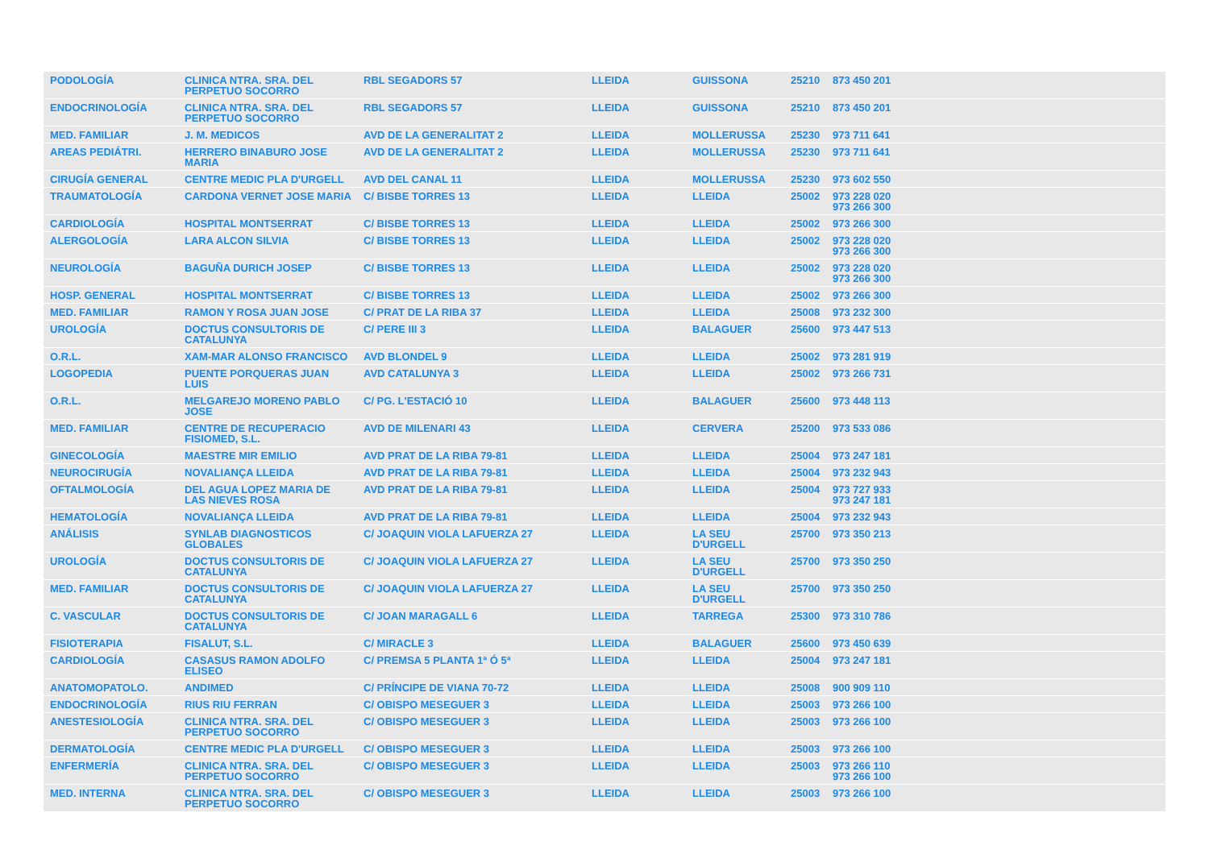| PODOLOGÍA | CLINICA NTRA. SRA. DEL PERPETUO SOCORRO | RBL SEGADORS 57 | LLEIDA | GUISSONA | 25210 | 873 450 201 |
| ENDOCRINOLOGÍA | CLINICA NTRA. SRA. DEL PERPETUO SOCORRO | RBL SEGADORS 57 | LLEIDA | GUISSONA | 25210 | 873 450 201 |
| MED. FAMILIAR | J. M. MEDICOS | AVD DE LA GENERALITAT 2 | LLEIDA | MOLLERUSSA | 25230 | 973 711 641 |
| AREAS PEDIÁTRI. | HERRERO BINABURO JOSE MARIA | AVD DE LA GENERALITAT 2 | LLEIDA | MOLLERUSSA | 25230 | 973 711 641 |
| CIRUGÍA GENERAL | CENTRE MEDIC PLA D'URGELL | AVD DEL CANAL 11 | LLEIDA | MOLLERUSSA | 25230 | 973 602 550 |
| TRAUMATOLOGÍA | CARDONA VERNET JOSE MARIA | C/ BISBE TORRES 13 | LLEIDA | LLEIDA | 25002 | 973 228 020 973 266 300 |
| CARDIOLOGÍA | HOSPITAL MONTSERRAT | C/ BISBE TORRES 13 | LLEIDA | LLEIDA | 25002 | 973 266 300 |
| ALERGOLOGÍA | LARA ALCON SILVIA | C/ BISBE TORRES 13 | LLEIDA | LLEIDA | 25002 | 973 228 020 973 266 300 |
| NEUROLOGÍA | BAGUÑA DURICH JOSEP | C/ BISBE TORRES 13 | LLEIDA | LLEIDA | 25002 | 973 228 020 973 266 300 |
| HOSP. GENERAL | HOSPITAL MONTSERRAT | C/ BISBE TORRES 13 | LLEIDA | LLEIDA | 25002 | 973 266 300 |
| MED. FAMILIAR | RAMON Y ROSA JUAN JOSE | C/ PRAT DE LA RIBA 37 | LLEIDA | LLEIDA | 25008 | 973 232 300 |
| UROLOGÍA | DOCTUS CONSULTORIS DE CATALUNYA | C/ PERE III 3 | LLEIDA | BALAGUER | 25600 | 973 447 513 |
| O.R.L. | XAM-MAR ALONSO FRANCISCO | AVD BLONDEL 9 | LLEIDA | LLEIDA | 25002 | 973 281 919 |
| LOGOPEDIA | PUENTE PORQUERAS JUAN LUIS | AVD CATALUNYA 3 | LLEIDA | LLEIDA | 25002 | 973 266 731 |
| O.R.L. | MELGAREJO MORENO PABLO JOSE | C/ PG. L'ESTACIÓ 10 | LLEIDA | BALAGUER | 25600 | 973 448 113 |
| MED. FAMILIAR | CENTRE DE RECUPERACIO FISIOMED, S.L. | AVD DE MILENARI 43 | LLEIDA | CERVERA | 25200 | 973 533 086 |
| GINECOLOGÍA | MAESTRE MIR EMILIO | AVD PRAT DE LA RIBA 79-81 | LLEIDA | LLEIDA | 25004 | 973 247 181 |
| NEUROCIRUGÍA | NOVALIANÇA LLEIDA | AVD PRAT DE LA RIBA 79-81 | LLEIDA | LLEIDA | 25004 | 973 232 943 |
| OFTALMOLOGÍA | DEL AGUA LOPEZ MARIA DE LAS NIEVES ROSA | AVD PRAT DE LA RIBA 79-81 | LLEIDA | LLEIDA | 25004 | 973 727 933 973 247 181 |
| HEMATOLOGÍA | NOVALIANÇA LLEIDA | AVD PRAT DE LA RIBA 79-81 | LLEIDA | LLEIDA | 25004 | 973 232 943 |
| ANÁLISIS | SYNLAB DIAGNOSTICOS GLOBALES | C/ JOAQUIN VIOLA LAFUERZA 27 | LLEIDA | LA SEU D'URGELL | 25700 | 973 350 213 |
| UROLOGÍA | DOCTUS CONSULTORIS DE CATALUNYA | C/ JOAQUIN VIOLA LAFUERZA 27 | LLEIDA | LA SEU D'URGELL | 25700 | 973 350 250 |
| MED. FAMILIAR | DOCTUS CONSULTORIS DE CATALUNYA | C/ JOAQUIN VIOLA LAFUERZA 27 | LLEIDA | LA SEU D'URGELL | 25700 | 973 350 250 |
| C. VASCULAR | DOCTUS CONSULTORIS DE CATALUNYA | C/ JOAN MARAGALL 6 | LLEIDA | TARREGA | 25300 | 973 310 786 |
| FISIOTERAPIA | FISALUT, S.L. | C/ MIRACLE 3 | LLEIDA | BALAGUER | 25600 | 973 450 639 |
| CARDIOLOGÍA | CASASUS RAMON ADOLFO ELISEO | C/ PREMSA 5 PLANTA 1ª Ó 5ª | LLEIDA | LLEIDA | 25004 | 973 247 181 |
| ANATOMOPATOLO. | ANDIMED | C/ PRÍNCIPE DE VIANA 70-72 | LLEIDA | LLEIDA | 25008 | 900 909 110 |
| ENDOCRINOLOGÍA | RIUS RIU FERRAN | C/ OBISPO MESEGUER 3 | LLEIDA | LLEIDA | 25003 | 973 266 100 |
| ANESTESIOLOGÍA | CLINICA NTRA. SRA. DEL PERPETUO SOCORRO | C/ OBISPO MESEGUER 3 | LLEIDA | LLEIDA | 25003 | 973 266 100 |
| DERMATOLOGÍA | CENTRE MEDIC PLA D'URGELL | C/ OBISPO MESEGUER 3 | LLEIDA | LLEIDA | 25003 | 973 266 100 |
| ENFERMERÍA | CLINICA NTRA. SRA. DEL PERPETUO SOCORRO | C/ OBISPO MESEGUER 3 | LLEIDA | LLEIDA | 25003 | 973 266 110 973 266 100 |
| MED. INTERNA | CLINICA NTRA. SRA. DEL PERPETUO SOCORRO | C/ OBISPO MESEGUER 3 | LLEIDA | LLEIDA | 25003 | 973 266 100 |